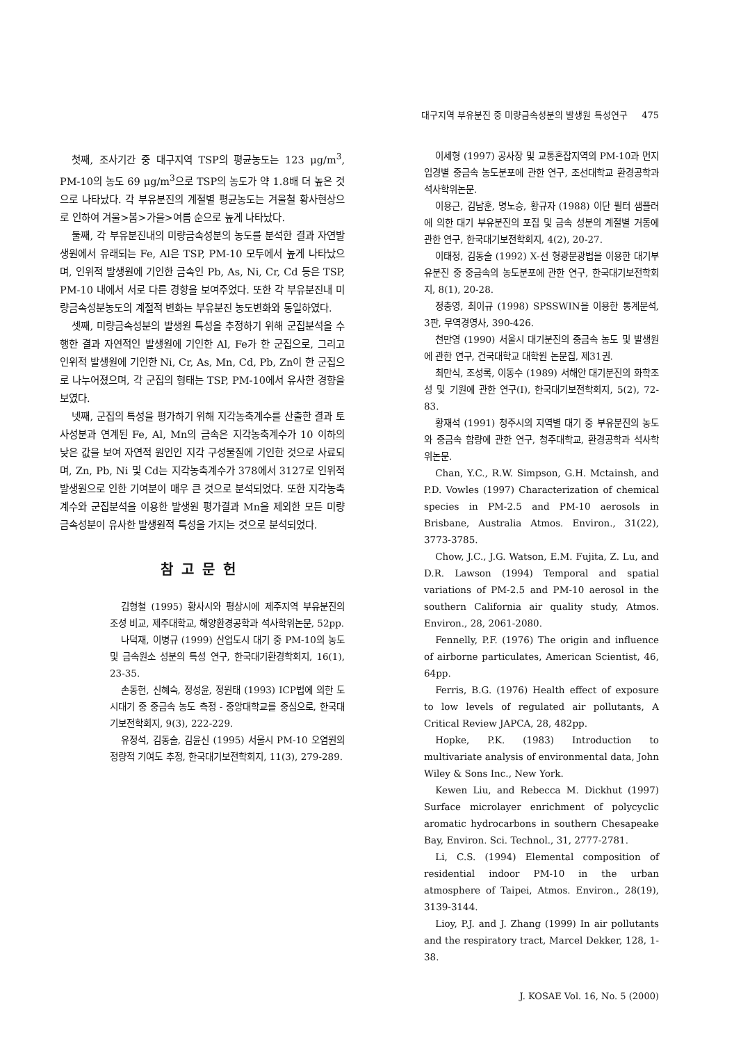대구지역 부유분진 중 미량금속성분의 발생원 특성연구 475
첫째, 조사기간 중 대구지역 TSP의 평균농도는 123 μg/m<sup>3</sup>, PM-10의 농도 69 μg/m<sup>3</sup>으로 TSP의 농도가 약 1.8배 더 높은 것으로 나타났다. 각 부유분진의 계절별 평균농도는 겨울철 황사현상으로 인하여 겨울>봄>가을>여름 순으로 높게 나타났다.
둘째, 각 부유분진내의 미량금속성분의 농도를 분석한 결과 자연발생원에서 유래되는 Fe, Al은 TSP, PM-10 모두에서 높게 나타났으며, 인위적 발생원에 기인한 금속인 Pb, As, Ni, Cr, Cd 등은 TSP, PM-10 내에서 서로 다른 경향을 보여주었다. 또한 각 부유분진내 미량금속성분농도의 계절적 변화는 부유분진 농도변화와 동일하였다.
셋째, 미량금속성분의 발생원 특성을 추정하기 위해 군집분석을 수행한 결과 자연적인 발생원에 기인한 Al, Fe가 한 군집으로, 그리고 인위적 발생원에 기인한 Ni, Cr, As, Mn, Cd, Pb, Zn이 한 군집으로 나누어졌으며, 각 군집의 형태는 TSP, PM-10에서 유사한 경향을 보였다.
넷째, 군집의 특성을 평가하기 위해 지각농축계수를 산출한 결과 토사성분과 연계된 Fe, Al, Mn의 금속은 지각농축계수가 10 이하의 낮은 값을 보여 자연적 원인인 지각 구성물질에 기인한 것으로 사료되며, Zn, Pb, Ni 및 Cd는 지각농축계수가 378에서 3127로 인위적 발생원으로 인한 기여분이 매우 큰 것으로 분석되었다. 또한 지각농축계수와 군집분석을 이용한 발생원 평가결과 Mn을 제외한 모든 미량금속성분이 유사한 발생원적 특성을 가지는 것으로 분석되었다.
참고문헌
김형철 (1995) 황사시와 평상시에 제주지역 부유분진의 조성 비교, 제주대학교, 해양환경공학과 석사학위논문, 52pp.
나덕재, 이병규 (1999) 산업도시 대기 중 PM-10의 농도 및 금속원소 성분의 특성 연구, 한국대기환경학회지, 16(1), 23-35.
손동헌, 신혜숙, 정성윤, 정원태 (1993) ICP법에 의한 도시대기 중 중금속 농도 측정 - 중앙대학교를 중심으로, 한국대기보전학회지, 9(3), 222-229.
유정석, 김동술, 김윤신 (1995) 서울시 PM-10 오염원의 정량적 기여도 추정, 한국대기보전학회지, 11(3), 279-289.
이세형 (1997) 공사장 및 교통혼잡지역의 PM-10과 먼지 입경별 중금속 농도분포에 관한 연구, 조선대학교 환경공학과 석사학위논문.
이용근, 김남훈, 명노승, 황규자 (1988) 이단 필터 샘플러에 의한 대기 부유분진의 포집 및 금속 성분의 계절별 거동에 관한 연구, 한국대기보전학회지, 4(2), 20-27.
이태정, 김동술 (1992) X-선 형광분광법을 이용한 대기부유분진 중 중금속의 농도분포에 관한 연구, 한국대기보전학회지, 8(1), 20-28.
정충영, 최이규 (1998) SPSSWIN을 이용한 통계분석, 3판, 무역경영사, 390-426.
천만영 (1990) 서울시 대기분진의 중금속 농도 및 발생원에 관한 연구, 건국대학교 대학원 논문집, 제31권.
최만식, 조성록, 이동수 (1989) 서해안 대기분진의 화학조성 및 기원에 관한 연구(I), 한국대기보전학회지, 5(2), 72-83.
황재석 (1991) 청주시의 지역별 대기 중 부유분진의 농도와 중금속 함량에 관한 연구, 청주대학교, 환경공학과 석사학위논문.
Chan, Y.C., R.W. Simpson, G.H. Mctainsh, and P.D. Vowles (1997) Characterization of chemical species in PM-2.5 and PM-10 aerosols in Brisbane, Australia Atmos. Environ., 31(22), 3773-3785.
Chow, J.C., J.G. Watson, E.M. Fujita, Z. Lu, and D.R. Lawson (1994) Temporal and spatial variations of PM-2.5 and PM-10 aerosol in the southern California air quality study, Atmos. Environ., 28, 2061-2080.
Fennelly, P.F. (1976) The origin and influence of airborne particulates, American Scientist, 46, 64pp.
Ferris, B.G. (1976) Health effect of exposure to low levels of regulated air pollutants, A Critical Review JAPCA, 28, 482pp.
Hopke, P.K. (1983) Introduction to multivariate analysis of environmental data, John Wiley & Sons Inc., New York.
Kewen Liu, and Rebecca M. Dickhut (1997) Surface microlayer enrichment of polycyclic aromatic hydrocarbons in southern Chesapeake Bay, Environ. Sci. Technol., 31, 2777-2781.
Li, C.S. (1994) Elemental composition of residential indoor PM-10 in the urban atmosphere of Taipei, Atmos. Environ., 28(19), 3139-3144.
Lioy, P.J. and J. Zhang (1999) In air pollutants and the respiratory tract, Marcel Dekker, 128, 1-38.
J. KOSAE Vol. 16, No. 5 (2000)